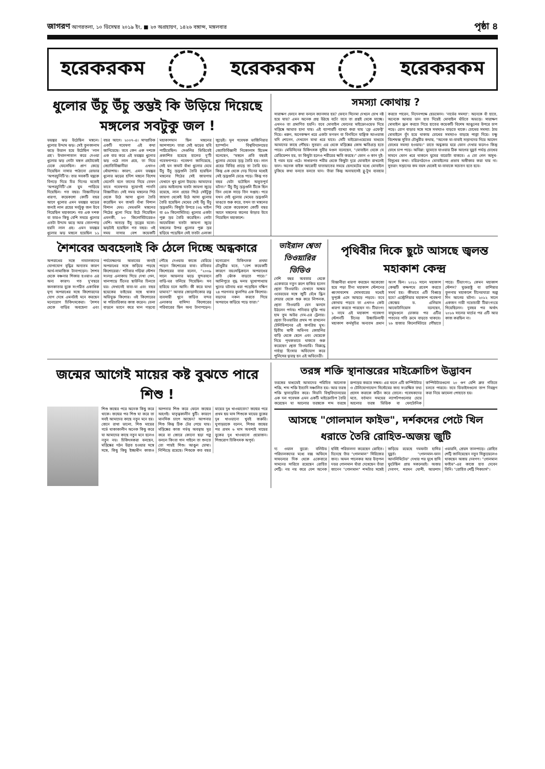জাগরণ আগরতলা, ১০ ডিসেম্বর ২০১৯ ইং, ■ ২৩ অগ্রহায়ণ, ১৪২৬ বঙ্গাব্দ, মঙ্গলবার পৃষ্ঠা ৪
হরেকরকম হরেকরকম হরেকরকম
ধুলোর উঁচু উঁচু স্তম্ভই কি উড়িয়ে দিয়েছে মঙ্গলের সবটুকু জল !
ভয়ঙ্কর ঝড় উঠেছিল মঙ্গলে। ধুলোর উদ্দাম ঝড়। সেই তুলকালাম ঝড়ে উত্তাল হয়ে উঠেছিল 'লাল গ্রহ'। উথালপাতাল করে দেওয়া ধুলোর ঝড় গোটা মঙ্গল গ্রহটাকেই ঢেকে ফেলেছিল। প্রাণ কেড়ে নিয়েছিল নাসার পাঠানো রোভার 'অপরচুনিটি'র। তার সবকটি যন্ত্রকে বিগড়ে দিয়ে চির দিনের মতোই 'অপরচুনিটি'-কে ঘুম পাড়িয়ে দিয়েছিল। গত বছর। বিজ্ঞানীদের ধারণা, কয়েকশো কোটি বছর আগে ধুলোর এমন ভয়ঙ্কর ঝড়ের জন্যই লাল গ্রহের সবটুকু জল উবে গিয়েছিল মহাকাশে। গত এক দশক বা তারও কিছু বেশি সময়ে ধুলোর এতটা উদ্দাম ঝড়ে আর তোলপাড় হয়নি লাল গ্রহ। এমন ভয়ঙ্কর ধুলোর ঝড় মঙ্গলে হয়েছিল ১১ বছর আগে। ২০০৭-এ। সাম্প্রতিক একটি গবেষণা এই কথা জানিয়েছে। তবে কেন এক দশকে এক বার করে এই ভয়ঙ্কর ধুলোর ঝড় ওঠে লাল গ্রহে, তা নিয়ে জ্যোতির্বিজ্ঞানীরা এখনও ধোঁয়াশায়। কারণ, এমন ভয়ঙ্কর ধুলোর ঝড়ের হদিশ মঙ্গলে বিশেষ মেলেনি বলে তাদের নিয়ে তেমন ভাবে গবেষণার সুযোগই পাননি বিজ্ঞানীরা। সেই সময় মঙ্গলের পিঠ থেকে উঠে আসা ধুলো তৈরি করেছিল ঘন জমাট বাঁধা বিশাল বিশাল মেঘ। মেঘগুলি মঙ্গলের পিঠের ধুলো নিয়ে উঠে গিয়েছিল এমনকী, ৮০ কিলোমিটারেরও বেশি। অত্যন্ত উঁচু স্তম্ভের মতো। ঝড়টাই হয়েছিল গত বছর। ওই সময় নাসার বেশ কয়েকটি মহাকাশযান ছিল মঙ্গলের আশপাশে। তারা সেই ঝড়ের ছবি পাঠিয়েছিল। সেগুলির ভিত্তিতেই প্রকাশিত হয়েছে হালের দু'টি গবেষণাপত্র। গবেষণা জানিয়েছে, সেই ঘন জমাট বাঁধা ধুলোর মেঘে উঁচু উঁচু স্তম্ভগুলি তৈরি হয়েছিল মঙ্গলের পিঠের সেই জায়গায় যেখানে খুব ধুলো উড়ছে। আমাদের রোড আইল্যান্ড যতটা জায়গা জুড়ে রয়েছে, লাল গ্রহের পিঠে সেইটুকু জায়গা থেকেই উঠে আসা ধুলোয় তৈরি হয়েছিল মেঘের সেই উঁচু উঁচু স্তম্ভগুলি। কিছুটা উপরে (৩৫ মাইল বা ৫৬ কিলোমিটার) ধুলোর একটা পুরু স্তর তৈরি করেছিল। গোটা আমেরিকা যতটা জায়গা জুড়ে মঙ্গলের উপর ধুলোর পুরু স্তর ছড়িয়ে পড়েছিল সেই ততটা এলাকা জুড়েই। মূল গবেষক ভার্জিনিয়ার হ্যাম্পটন বিশ্ববিদ্যালয়ের জ্যোতির্বিজ্ঞানী নিকোলাস হিভেন্স বলেছেন, "মঙ্গলে প্রতি বছরই ধুলোর মেঘের স্তম্ভ তৈরি হয়। লাল গ্রহের বিভিন্ন প্রান্তে তা তৈরি হয়। কিন্তু এক থেকে দেড় দিনের মধ্যেই সেই স্তম্ভগুলি ভেঙে পড়ে। কিন্তু গত বছর যেটা ঘটেছিল অভূতপূর্ব ঘটনা।" উঁচু উঁচু স্তম্ভগুলি টিকে ছিল তিন থেকে সাড়ে তিন সপ্তাহ। পরে যখন সেই ধুলোর মেঘের স্তম্ভগুলি ভাঙতে শুরু করে, তখন তা মঙ্গলের পিঠ থেকে কয়েকশো কোটি বছর আগে মঙ্গলের জলের ভাঁড়ার উবে গিয়েছিল মহাকাশে।
সমস্যা কোথায় ?
সারাক্ষণ ফোনে কথা বললে ক্যানসার হয়? ফোনে সিনেমা দেখলে চোখ নষ্ট হয়ে যায়? এমন অনেক প্রশ্ন উঠছে বটে! তবে তা প্রশ্নই থেকে যাচ্ছে। এখনও তা প্রমাণিত হয়নি। তবে মোবাইল ফোনের মাইক্রোওয়েভ দিয়ে মস্তিষ্কে আঘাত হানা যায়। এই ব্যাপারটি ব্যাখ্যা করা যায় 'ফ্রে এফেক্ট' দিয়ে। ধরুন, অনেকক্ষণ ধরে একটা ভনভন বা বিনবিনে যান্ত্রিক আওয়াজ যদি শোনেন, দেখবেন মাথা ধরে যাবে। সেটি মাইক্রোওয়েভের মাধ্যমে আমাদের কাছে পৌঁছয়। সুতরাং এর থেকে মস্তিষ্কের কোষ ক্ষতিগ্রস্ত হতে পারে। মেডিসিনের চিকিৎসক সুবীর মণ্ডল বলেছেন, "মোবাইল থেকে যে রেডিয়েশন হয়, তা কিছুটা হলেও শরীরের ক্ষতি করছে।" ফোন ও কান দুই-ই গরম হয়ে ওঠে। সাধারণত শরীর থেকে কিছুটা দূরে মোবাইল রাখলেই ভাল। অনেক বাইক আরোহী যাতায়াতের সময়ে হেলমেটের মধ্যে মোবাইল ঢুকিয়ে কথা বলতে বলতে যান। তাঁরা কিন্তু অনায়াসেই ব্লু-টুথ ব্যবহার করতে পারেন, নিদেনপক্ষে হেডফোন। 'নার্ভের সমস্যা': অনেকে বাঁ হাতে, অনেকে আবার ডান হাত দিয়েই মোবাইল ঘাঁটতে অভ্যস্ত। সারাক্ষণ মোবাইল স্ক্রল করতে গিয়ে হাতের কয়েকটি বিশেষ আঙুলের উপরে চাপ পড়ে। রোগ বাড়ার সঙ্গে সঙ্গে সমস্যাও বাড়তে থাকে। চোখের সমস্যা: ঠায় মোবাইলে বুঁদ হয়ে থাকায় চোখের সমস্যাও বাড়ছে পাল্লা দিয়ে। চক্ষু বিশেষজ্ঞ সুমিত চৌধুরীর কথায়, "অনেক মা-বাবাই সন্তানদের নিয়ে আসেন চোখের সমস্যা হওয়ায়।" রাতে অন্ধকার ঘরে ফোন দেখার ফলেও কিন্তু চোখে চাপ পড়ে। অনিদ্রা: ঘুমোতে যাওয়ার ঠিক আগের মুহূর্ত পর্যন্ত চোখের সামনে ফোন ধরে থাকলে ঘুমের বারোটা বাজবে। এ তো গেল অসুখ-বিসুখের কথা। চরিত্রগঠনেও মোবাইলের প্রভাব অস্বীকার করা যায় না। সুতরাং সন্তানের কম বয়স থেকেই মা-বাবাকে সচেতন হতে হবে।
শৈশবের অবহেলাই কি ঠেলে দিচ্ছে অন্ধকারে
অপরাধের সঙ্গে নাবালকদের যোগাযোগ বৃদ্ধির অন্যতম কারণ আর্থ-সামাজিক টানাপড়েন। শৈশব থেকে বঞ্চনার শিকার হওয়াও এর অন্য কারণ। গত দু'বছরে কলকাতার বুকে সংগঠিত একাধিক ঘৃণ্য অপরাধের সঙ্গে কিশোরদের যোগ দেখে এমনটাই মনে করছেন মনোরোগ চিকিৎসকেরা। ‘শৈশব থেকে বাড়ির অবহেলা এবং পর্যবেক্ষণের অভাবের জন্যই অপরাধের সঙ্গে জড়িয়ে পড়ছে কিশোরেরা।’ শনিবার গড়িয়া স্টেশন সংলগ্ন এলাকায় গিয়ে দেখা গেল, খালপাড়ে টিনের ছাউনির চিলতে ঘর। সেখানেই বাবা-মা এবং বছর ছয়েকের ভাইয়ের সঙ্গে থাকত অভিযুক্ত কিশোর। ওই কিশোরের মা পরিচারিকার কাজ করেন। বেলা বাড়লে ভ্যানে করে মাল গন্তব্যে পৌঁছে দেওয়ার কাজে বেরিয়ে পড়েন কিশোরের বাবা। রবিবার কিশোরের বাবা বলেন, “২০০৯ সালে আয়লার ঝড়ে সুন্দরবনে বাড়ি-ঘর তলিয়ে গিয়েছিল। সব হারিয়ে চলে আসি। কী করে মাথা ঘামাব?” আবার জোড়াসাঁকোর রত্ন ব্যবসায়ী খুনে জড়িত বন্দর এলাকার বাসিন্দা কিশোরের পরিবারের ছিল অন্য টানাপড়েন। মনোরোগ চিকিৎসক প্রথমা চৌধুরীর মতে, “বেশ কয়েকটি কারণে বয়ঃসন্ধিকালে অপরাধের প্রতি ঝোঁক বাড়তে পারে।” আলিপুরে বৃদ্ধ মলয় মুখোপাধ্যায় খুনের ঘটনায় ধরা পড়েছিল দক্ষিণ ২৪ পরগনার কুলপির এক কিশোর। বড়দের নকল করতে গিয়ে অপরাধে জড়িয়ে পড়ে তারা।”
ভাইরাল শ্বেতা তিওয়ারির ভিডিও
দেশি বহুর অবতার থেকে একেবারে নতুন রূপে হাজির হলেন শ্বেতা তিওয়ারি। যেখানে অক্ষয় ওবেরয়ের সঙ্গে জুটি বেঁধে স্ক্রিন শেয়ার থেকে শুরু করে লিপলক, শ্বেতা তিওয়ারি যেন ঝলসে উঠলেন পর্দায়। শনিবার মুক্তি পায় হাম তুম অউর দেম-এর ট্রেলার। শ্বেতা তিওয়ারির প্রথম পা রাখলেন টেলিভিশনের এই জনপ্রিয় মুখ। দ্বিতীয় স্বামী অভিনব কোহলির বাড়ি থেকে ছেলে এবং মেয়েকে নিয়ে পৃথকভাবে থাকতে শুরু করেছেন শ্বেতা তিওয়ারি। বিরুদ্ধে গার্হস্থ্য হিংসার অভিযোগ করে পুলিসের দ্বারস্থ হন এই অভিনেত্রী।
পৃথিবীর দিকে ছুটে আসছে জ্বলন্ত মহাকাশ কেন্দ্র
বিজ্ঞানীরা ধারণা করছেন অকেজো হয়ে পড়া চীনা মহাকাশ স্টেশনের ধ্বংসাবশেষ সোমবারের মধ্যেই ভূপৃষ্ঠে এসে আছড়ে পড়বে। তবে কোথায় পড়বে তা এখনও কেউ ধারণা করতে পারছেন না। টিয়াংগং ১ নামে এই মহাকাশ গবেষণা স্টেশনটি চীনের উচ্চাভিলাষী মহাকাশ কর্মসূচির অন্যতম প্রধান অংশ ছিল। ২০১১ সালে মহাকাশ কেন্দ্রটি কক্ষপথে প্রবেশ করতে সমর্থ হয়। কীভাবে এটি বিধ্বস্ত হবে? এস্ট্রেলিয়ার মহাকাশ গবেষণা কেন্দ্রের ড. এলিয়াস আবোটানিয়োস বলেছেন, বায়ুমণ্ডলে ঢোকার পর এটির পতনের গতি ক্রমে বাড়তে থাকবে। ২৬ হাজার কিলোমিটারে পৌঁছাতে পারে। টিয়াংগং১ কেমন মহাকাশ স্টেশন? যুক্তরাষ্ট্র বা রাশিয়ার তুলনায় মহাকাশে চীনেরযাত্রা অল্প দিন আগের ঘটনা। ২০১২ সালে একজন নারী নভোচারী টিয়াংগংয়ে গিয়েছিলেন। দুবছর পর অর্থাৎ ২০১৬ সালের মার্চের পর এটি আর কাজ করছিল না।
জন্মের আগেই মায়ের কষ্ট বুঝতে পারে শিশু !
শিশু জন্মের পরে অনেক কিছু করে থাকে। জন্মের পর শিশু যা করে তা সবই আমাদের কাছে নতুন মনে হয়। জেনে রাখা ভালো, শিশু মায়ের গর্ভে থাকাকালীন অনেক কিছু করে যা আমাদের কাছে নতুন মনে হলেও নতুন নয়। চিকিৎসকরা বলছেন, মস্তিষ্কের গঠন উন্নত হওয়ার সঙ্গে সঙ্গে, কিছু কিছু ইচ্ছাধীন কাজও আপনার শিশু করে ফেলে জন্মের আগেই। মাতৃত্বকালীন ছুটি। কারণে মানসিক চাপে আছেন? আপনার শিশু কিন্তু ঠিক টের পেয়ে যায়। মস্তিষ্কের কাজ গর্ভস্থ অবস্থায় সুর করে বা জোরে কোনো ছড়া গল্প বললে কিংবা গান গাইলে তা শুনতে তো পায়ই শিশু। আঙুল চোষা। নিশ্চিন্তে রয়েছে। শিশুকে কত বছর মায়ের দুধ খাওয়াবেন? জন্মের পরে প্রথম ছয় মাস শিশুকে মায়ের বুকের দুধ খাওয়ানো খুবই জরুরি। যুগান্তরকে বলেন, শিশুর জন্মের পর প্রথম ৬ মাস অবশ্যই মায়ের বুকের দুধ খাওয়ানো প্রয়োজন। শিশুরোগ চিকিৎসক অপূর্ব।
তরঙ্গ শক্তি স্থানান্তরের মাইক্রোচিপ উদ্ভাবন
তরঙ্গের মাধ্যমেই আমাদের পরিচিত আলোক শক্তি, শব্দ শক্তি ইত্যাদি সঞ্চালিত হয়। আর তরঙ্গ শক্তি স্থানান্তরিত করে। সিডনি বিশ্ববিদ্যালয়ের এক দল গবেষক এমন একটি মাইক্রোচিপ তৈরি করেছেন যা আলোর তরঙ্গকে শব্দ তরঙ্গে রূপান্তর করতে সক্ষম। এর ফলে এটি কম্পিউটার ও টেলিযোগাযোগ সিস্টেমের জন্য সংরক্ষিত তথ্য প্রসেস করাকে কঠিন করে তোলে। গবেষকদের মতে, বর্তমান সময়ের ল্যাপটপগুলোর চেয়ে আলোর তরঙ্গ ভিত্তিক বা ফোটোনিক কম্পিউটারগুলো ২০ গুণ বেশি দ্রুত গতিতে চলতে পারবে। তবে ডিভাইসগুলো তাপ নিয়ন্ত্রণ করা নিয়ে ঝামেলা পোহাতে হয়।
আসছে "গোলমাল ফাইভ", দর্শকদের পেটে খিল ধরাতে তৈরি রোহিত-অজয় জুটি
দ্য ওয়াল ব্যুরো: বলিউড পরিচালকদের মধ্যে বক্স অফিসে সাফল্যের দিক থেকে একেবারে সামনের সারিতে রয়েছেন রোহিত শেট্টি। নয় নয় করে বেশ অনেক ছবিই পরিচালনা করেছেন রোহিত। চিনেছে তাঁর "গোলমাল" সিরিজের জন্য। অমল পালেকর আর উত্পল দত্তর গোলমাল যাঁরা দেখেছেন তাঁরা জানেন "গোলমাল" শব্দটার সঙ্গেই জড়িয়ে রয়েছে দমফাটা হাসির মুহূর্ত। "গোলমাল-ফান আনলিমিটেড" দেখার পর মুখে হাসি ফুটেছিল প্রায় সকলেরই। অজয় দেবগণ, শরমন যোশী, আরশাদ ওয়ারসি, শ্রেয়স তালপাড়ে। রোহিত শেট্টি জানিয়েছেন নতুন সিক্যুয়েলেও থাকছেন অজয় দেবগণ। "গোলমাল ফাইভ"-এর কাজে হাত দেবেন তিনি। "রোহিত শেট্টি পিকচার্স"।